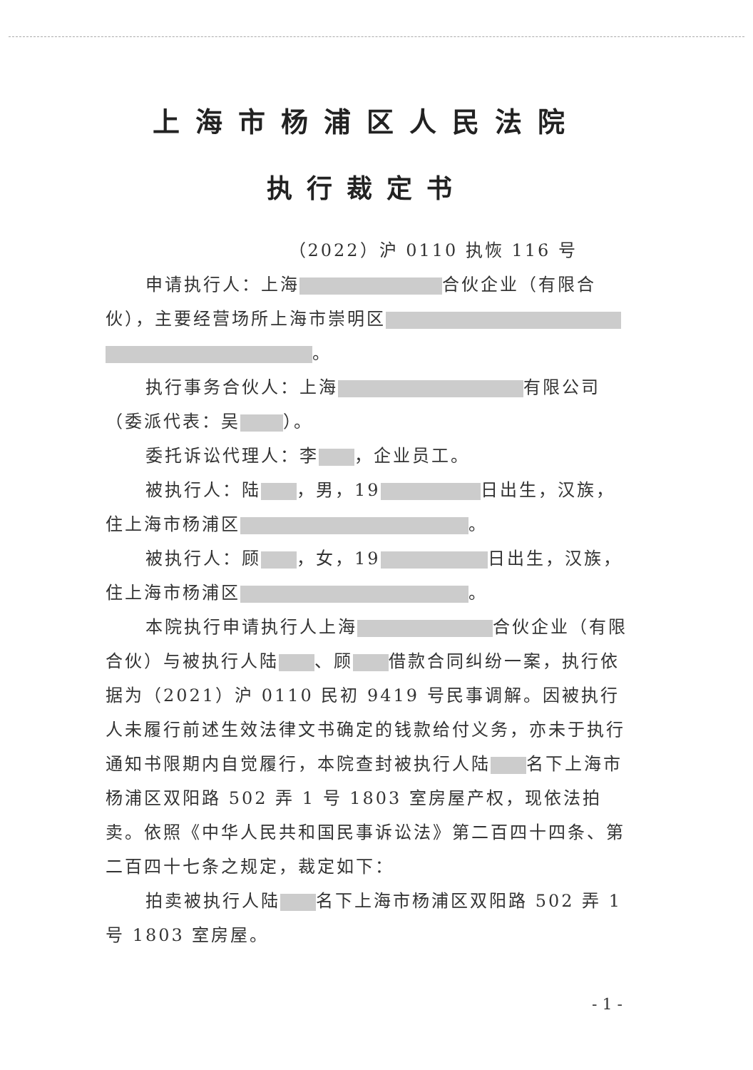上海市杨浦区人民法院
执行裁定书
（2022）沪 0110 执恢 116 号
申请执行人：上海 合伙企业（有限合伙），主要经营场所上海市崇明区 。
执行事务合伙人：上海 有限公司（委派代表：吴 ）。
委托诉讼代理人：李 ，企业员工。
被执行人：陆 ，男，19 日出生，汉族，住上海市杨浦区 。
被执行人：顾 ，女，19 日出生，汉族，住上海市杨浦区 。
本院执行申请执行人上海 合伙企业（有限合伙）与被执行人陆 、顾 借款合同纠纷一案，执行依据为（2021）沪 0110 民初 9419 号民事调解。因被执行人未履行前述生效法律文书确定的钱款给付义务，亦未于执行通知书限期内自觉履行，本院查封被执行人陆 名下上海市杨浦区双阳路 502 弄 1 号 1803 室房屋产权，现依法拍卖。依照《中华人民共和国民事诉讼法》第二百四十四条、第二百四十七条之规定，裁定如下：
拍卖被执行人陆 名下上海市杨浦区双阳路 502 弄 1 号 1803 室房屋。
- 1 -